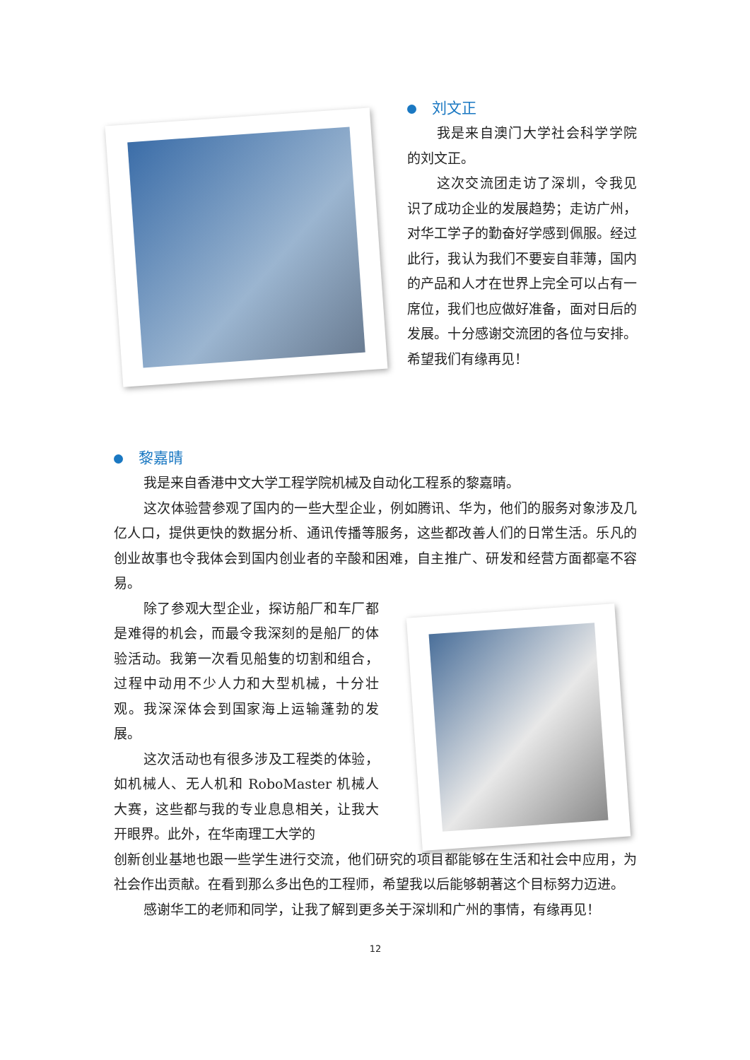刘文正
我是来自澳门大学社会科学学院的刘文正。
这次交流团走访了深圳，令我见识了成功企业的发展趋势；走访广州，对华工学子的勤奋好学感到佩服。经过此行，我认为我们不要妄自菲薄，国内的产品和人才在世界上完全可以占有一席位，我们也应做好准备，面对日后的发展。十分感谢交流团的各位与安排。希望我们有缘再见！
黎嘉晴
我是来自香港中文大学工程学院机械及自动化工程系的黎嘉晴。
这次体验营参观了国内的一些大型企业，例如腾讯、华为，他们的服务对象涉及几亿人口，提供更快的数据分析、通讯传播等服务，这些都改善人们的日常生活。乐凡的创业故事也令我体会到国内创业者的辛酸和困难，自主推广、研发和经营方面都毫不容易。
除了参观大型企业，探访船厂和车厂都是难得的机会，而最令我深刻的是船厂的体验活动。我第一次看见船隻的切割和组合，过程中动用不少人力和大型机械，十分壮观。我深深体会到国家海上运输蓬勃的发展。
这次活动也有很多涉及工程类的体验，如机械人、无人机和 RoboMaster 机械人大赛，这些都与我的专业息息相关，让我大开眼界。此外，在华南理工大学的
创新创业基地也跟一些学生进行交流，他们研究的项目都能够在生活和社会中应用，为社会作出贡献。在看到那么多出色的工程师，希望我以后能够朝著这个目标努力迈进。
感谢华工的老师和同学，让我了解到更多关于深圳和广州的事情，有缘再见！
12